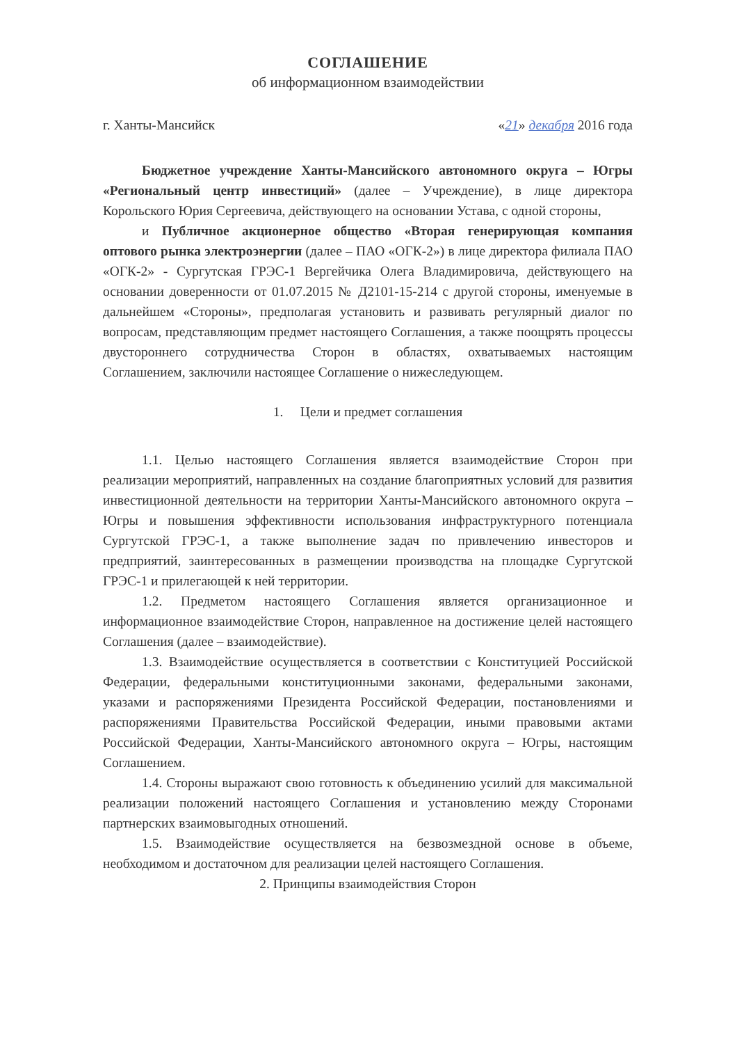СОГЛАШЕНИЕ
об информационном взаимодействии
г. Ханты-Мансийск «21» декабря 2016 года
Бюджетное учреждение Ханты-Мансийского автономного округа – Югры «Региональный центр инвестиций» (далее – Учреждение), в лице директора Корольского Юрия Сергеевича, действующего на основании Устава, с одной стороны,
и Публичное акционерное общество «Вторая генерирующая компания оптового рынка электроэнергии (далее – ПАО «ОГК-2») в лице директора филиала ПАО «ОГК-2» - Сургутская ГРЭС-1 Вергейчика Олега Владимировича, действующего на основании доверенности от 01.07.2015 № Д2101-15-214 с другой стороны, именуемые в дальнейшем «Стороны», предполагая установить и развивать регулярный диалог по вопросам, представляющим предмет настоящего Соглашения, а также поощрять процессы двустороннего сотрудничества Сторон в областях, охватываемых настоящим Соглашением, заключили настоящее Соглашение о нижеследующем.
1. Цели и предмет соглашения
1.1. Целью настоящего Соглашения является взаимодействие Сторон при реализации мероприятий, направленных на создание благоприятных условий для развития инвестиционной деятельности на территории Ханты-Мансийского автономного округа – Югры и повышения эффективности использования инфраструктурного потенциала Сургутской ГРЭС-1, а также выполнение задач по привлечению инвесторов и предприятий, заинтересованных в размещении производства на площадке Сургутской ГРЭС-1 и прилегающей к ней территории.
1.2. Предметом настоящего Соглашения является организационное и информационное взаимодействие Сторон, направленное на достижение целей настоящего Соглашения (далее – взаимодействие).
1.3. Взаимодействие осуществляется в соответствии с Конституцией Российской Федерации, федеральными конституционными законами, федеральными законами, указами и распоряжениями Президента Российской Федерации, постановлениями и распоряжениями Правительства Российской Федерации, иными правовыми актами Российской Федерации, Ханты-Мансийского автономного округа – Югры, настоящим Соглашением.
1.4. Стороны выражают свою готовность к объединению усилий для максимальной реализации положений настоящего Соглашения и установлению между Сторонами партнерских взаимовыгодных отношений.
1.5. Взаимодействие осуществляется на безвозмездной основе в объеме, необходимом и достаточном для реализации целей настоящего Соглашения.
2. Принципы взаимодействия Сторон